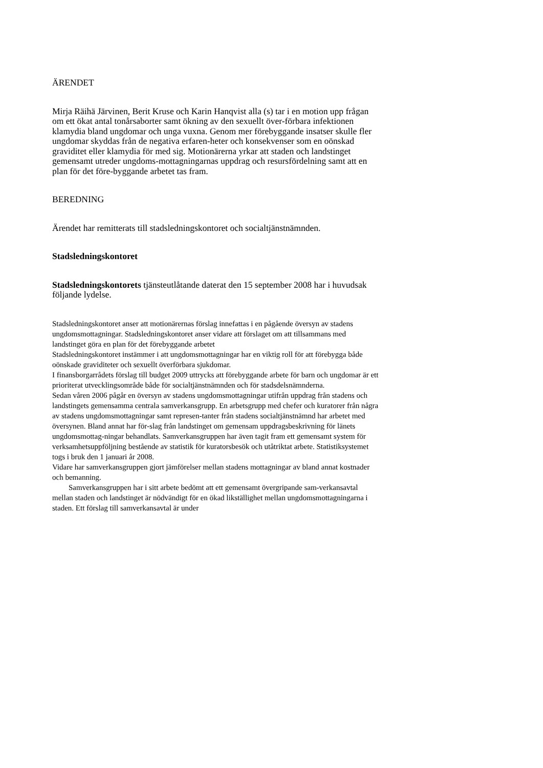ÄRENDET
Mirja Räihä Järvinen, Berit Kruse och Karin Hanqvist alla (s) tar i en motion upp frågan om ett ökat antal tonårsaborter samt ökning av den sexuellt över-förbara infektionen klamydia bland ungdomar och unga vuxna. Genom mer förebyggande insatser skulle fler ungdomar skyddas från de negativa erfaren-heter och konsekvenser som en oönskad graviditet eller klamydia för med sig. Motionärerna yrkar att staden och landstinget gemensamt utreder ungdoms-mottagningarnas uppdrag och resursfördelning samt att en plan för det före-byggande arbetet tas fram.
BEREDNING
Ärendet har remitterats till stadsledningskontoret och socialtjänstnämnden.
Stadsledningskontoret
Stadsledningskontorets tjänsteutlåtande daterat den 15 september 2008 har i huvudsak följande lydelse.
Stadsledningskontoret anser att motionärernas förslag innefattas i en pågående översyn av stadens ungdomsmottagningar. Stadsledningskontoret anser vidare att förslaget om att tillsammans med landstinget göra en plan för det förebyggande arbetet
Stadsledningskontoret instämmer i att ungdomsmottagningar har en viktig roll för att förebygga både oönskade graviditeter och sexuellt överförbara sjukdomar.
I finansborgarrådets förslag till budget 2009 uttrycks att förebyggande arbete för barn och ungdomar är ett prioriterat utvecklingsområde både för socialtjänstnämnden och för stadsdelsnämnderna.
Sedan våren 2006 pågår en översyn av stadens ungdomsmottagningar utifrån uppdrag från stadens och landstingets gemensamma centrala samverkansgrupp. En arbetsgrupp med chefer och kuratorer från några av stadens ungdomsmottagningar samt represen-tanter från stadens socialtjänstnämnd har arbetet med översynen. Bland annat har för-slag från landstinget om gemensam uppdragsbeskrivning för länets ungdomsmottag-ningar behandlats. Samverkansgruppen har även tagit fram ett gemensamt system för verksamhetsuppföljning bestående av statistik för kuratorsbesök och utåtriktat arbete. Statistiksystemet togs i bruk den 1 januari år 2008.
Vidare har samverkansgruppen gjort jämförelser mellan stadens mottagningar av bland annat kostnader och bemanning.
Samverkansgruppen har i sitt arbete bedömt att ett gemensamt övergripande sam-verkansavtal mellan staden och landstinget är nödvändigt för en ökad likställighet mellan ungdomsmottagningarna i staden. Ett förslag till samverkansavtal är under